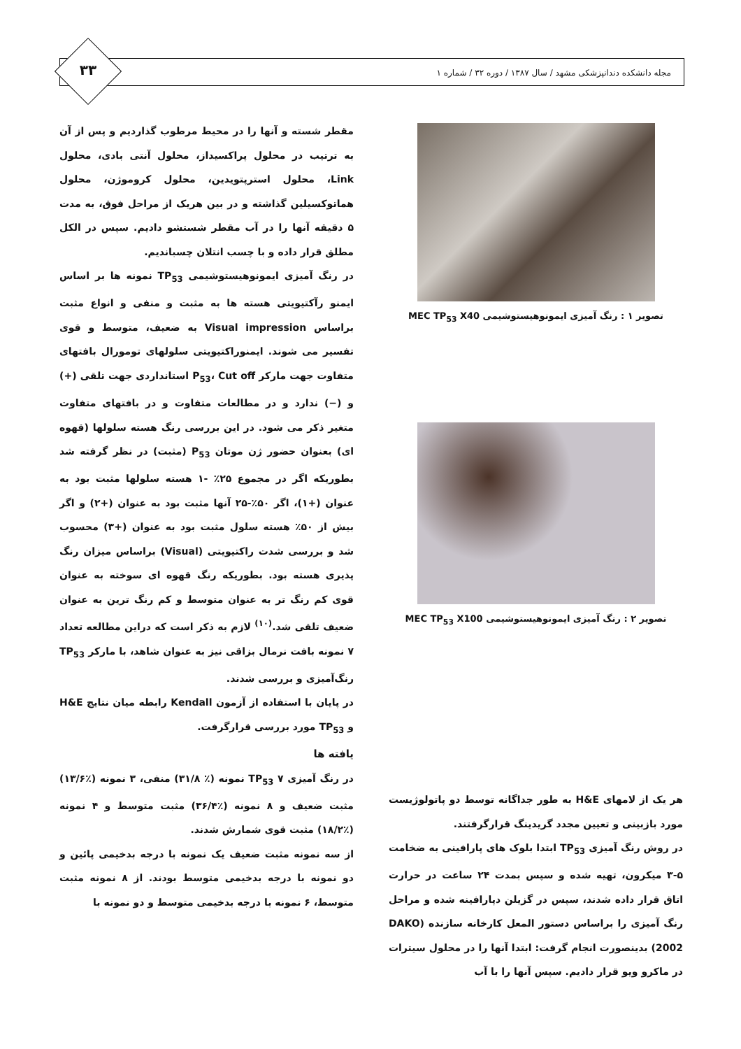مجله دانشکده دندانپزشکی مشهد / سال ۱۳۸۷ / دوره ۳۲ / شماره ۱
۳۳
تصویر ۱ : رنگ آمیزی ایمونوهیستوشیمی MEC TP<sub>53</sub> X40
تصویر ۲ : رنگ آمیزی ایمونوهیستوشیمی MEC TP<sub>53</sub> X100
هر یک از لامهای H&E به طور جداگانه توسط دو پاتولوژیست مورد بازبینی و تعیین مجدد گریدینگ قرارگرفتند.
در روش رنگ آمیزی TP<sub>53</sub> ابتدا بلوک های پارافینی به ضخامت ۵-۳ میکرون، تهیه شده و سپس بمدت ۲۴ ساعت در حرارت اتاق قرار داده شدند، سپس در گزیلن دپارافینه شده و مراحل رنگ آمیزی را براساس دستور المعل کارخانه سازنده (DAKO 2002) بدینصورت انجام گرفت: ابتدا آنها را در محلول سیترات در ماکرو ویو قرار دادیم. سپس آنها را با آب
مقطر شسته و آنها را در محیط مرطوب گذاردیم و پس از آن به ترتیب در محلول پراکسیداز، محلول آنتی بادی، محلول Link، محلول استرپتویدین، محلول کروموژن، محلول هماتوکسیلین گذاشته و در بین هریک از مراحل فوق، به مدت ۵ دقیقه آنها را در آب مقطر شستشو دادیم. سپس در الکل مطلق قرار داده و با چسب انتلان چسباندیم.
در رنگ آمیزی ایمونوهیستوشیمی TP<sub>53</sub> نمونه ها بر اساس ایمنو رآکتیویتی هسته ها به مثبت و منفی و انواع مثبت براساس Visual impression به ضعیف، متوسط و قوی تفسیر می شوند. ایمنوراکتیویتی سلولهای تومورال بافتهای متفاوت جهت مارکر P<sub>53</sub>، Cut off استانداردی جهت تلقی (+) و (−) ندارد و در مطالعات متفاوت و در بافتهای متفاوت متغیر ذکر می شود. در این بررسی رنگ هسته سلولها (قهوه ای) بعنوان حضور ژن موتان P<sub>53</sub> (مثبت) در نظر گرفته شد بطوریکه اگر در مجموع ۲۵٪ -۱ هسته سلولها مثبت بود به عنوان (+۱)، اگر ۵۰٪-۲۵ آنها مثبت بود به عنوان (+۲) و اگر بیش از ۵۰٪ هسته سلول مثبت بود به عنوان (+۳) محسوب شد و بررسی شدت راکتیویتی (Visual) براساس میزان رنگ پذیری هسته بود. بطوریکه رنگ قهوه ای سوخته به عنوان قوی کم رنگ تر به عنوان متوسط و کم رنگ ترین به عنوان ضعیف تلقی شد.<sup>(۱۰)</sup> لازم به ذکر است که دراین مطالعه تعداد ۷ نمونه بافت نرمال بزاقی نیز به عنوان شاهد، با مارکر TP<sub>53</sub> رنگ‌آمیزی و بررسی شدند.
در پایان با استفاده از آزمون Kendall رابطه میان نتایج H&E و TP<sub>53</sub> مورد بررسی قرارگرفت.
یافته ها
در رنگ آمیزی TP<sub>53</sub> ۷ نمونه (٪ ۳۱/۸) منفی، ۳ نمونه (٪۱۳/۶) مثبت ضعیف و ۸ نمونه (٪۳۶/۴) مثبت متوسط و ۴ نمونه (٪۱۸/۲) مثبت قوی شمارش شدند.
از سه نمونه مثبت ضعیف یک نمونه با درجه بدخیمی پائین و دو نمونه با درجه بدخیمی متوسط بودند. از ۸ نمونه مثبت متوسط، ۶ نمونه با درجه بدخیمی متوسط و دو نمونه با